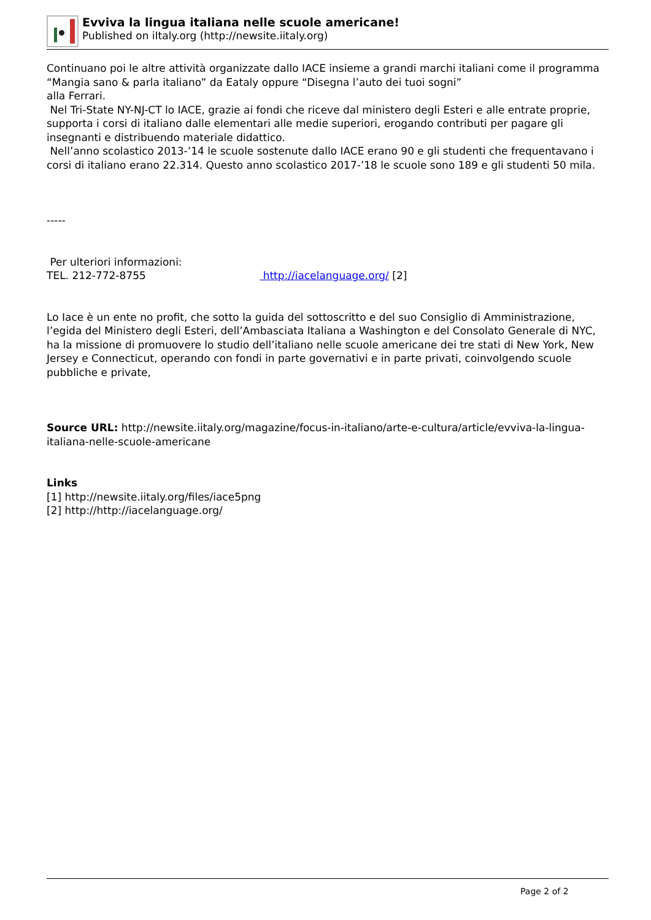Evviva la lingua italiana nelle scuole americane!
Published on iItaly.org (http://newsite.iitaly.org)
Continuano poi le altre attività organizzate dallo IACE insieme a grandi marchi italiani come il programma “Mangia sano & parla italiano” da Eataly oppure “Disegna l’auto dei tuoi sogni”
alla Ferrari.
Nel Tri-State NY-NJ-CT lo IACE, grazie ai fondi che riceve dal ministero degli Esteri e alle entrate proprie, supporta i corsi di italiano dalle elementari alle medie superiori, erogando contributi per pagare gli insegnanti e distribuendo materiale didattico.
Nell’anno scolastico 2013-’14 le scuole sostenute dallo IACE erano 90 e gli studenti che frequentavano i corsi di italiano erano 22.314. Questo anno scolastico 2017-’18 le scuole sono 189 e gli studenti 50 mila.
-----
Per ulteriori informazioni:
TEL. 212-772-8755 http://iacelanguage.org/ [2]
Lo Iace è un ente no profit, che sotto la guida del sottoscritto e del suo Consiglio di Amministrazione, l’egida del Ministero degli Esteri, dell’Ambasciata Italiana a Washington e del Consolato Generale di NYC, ha la missione di promuovere lo studio dell’italiano nelle scuole americane dei tre stati di New York, New Jersey e Connecticut, operando con fondi in parte governativi e in parte privati, coinvolgendo scuole pubbliche e private,
Source URL: http://newsite.iitaly.org/magazine/focus-in-italiano/arte-e-cultura/article/evviva-la-lingua-italiana-nelle-scuole-americane
Links
[1] http://newsite.iitaly.org/files/iace5png
[2] http://http://iacelanguage.org/
Page 2 of 2